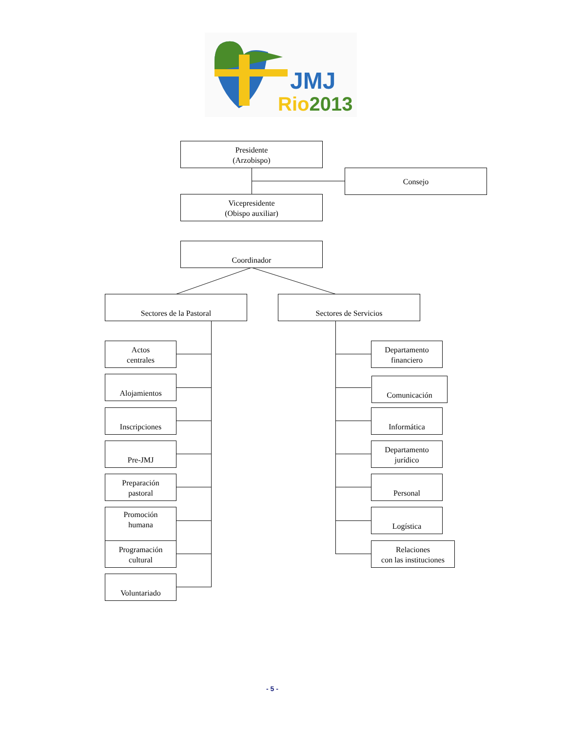JMJ
Rio2013
Presidente
(Arzobispo)
Consejo
Vicepresidente
(Obispo auxiliar)
Coordinador
Sectores de la Pastoral Sectores de Servicios
Actos
centrales
Alojamientos
Inscripciones
Pre-JMJ
Preparación
pastoral
Promoción
humana
Programación
cultural
Voluntariado
Departamento
financiero
Comunicación
Informática
Departamento
jurídico
Personal
Logística
Relaciones
con las instituciones
- 5 -